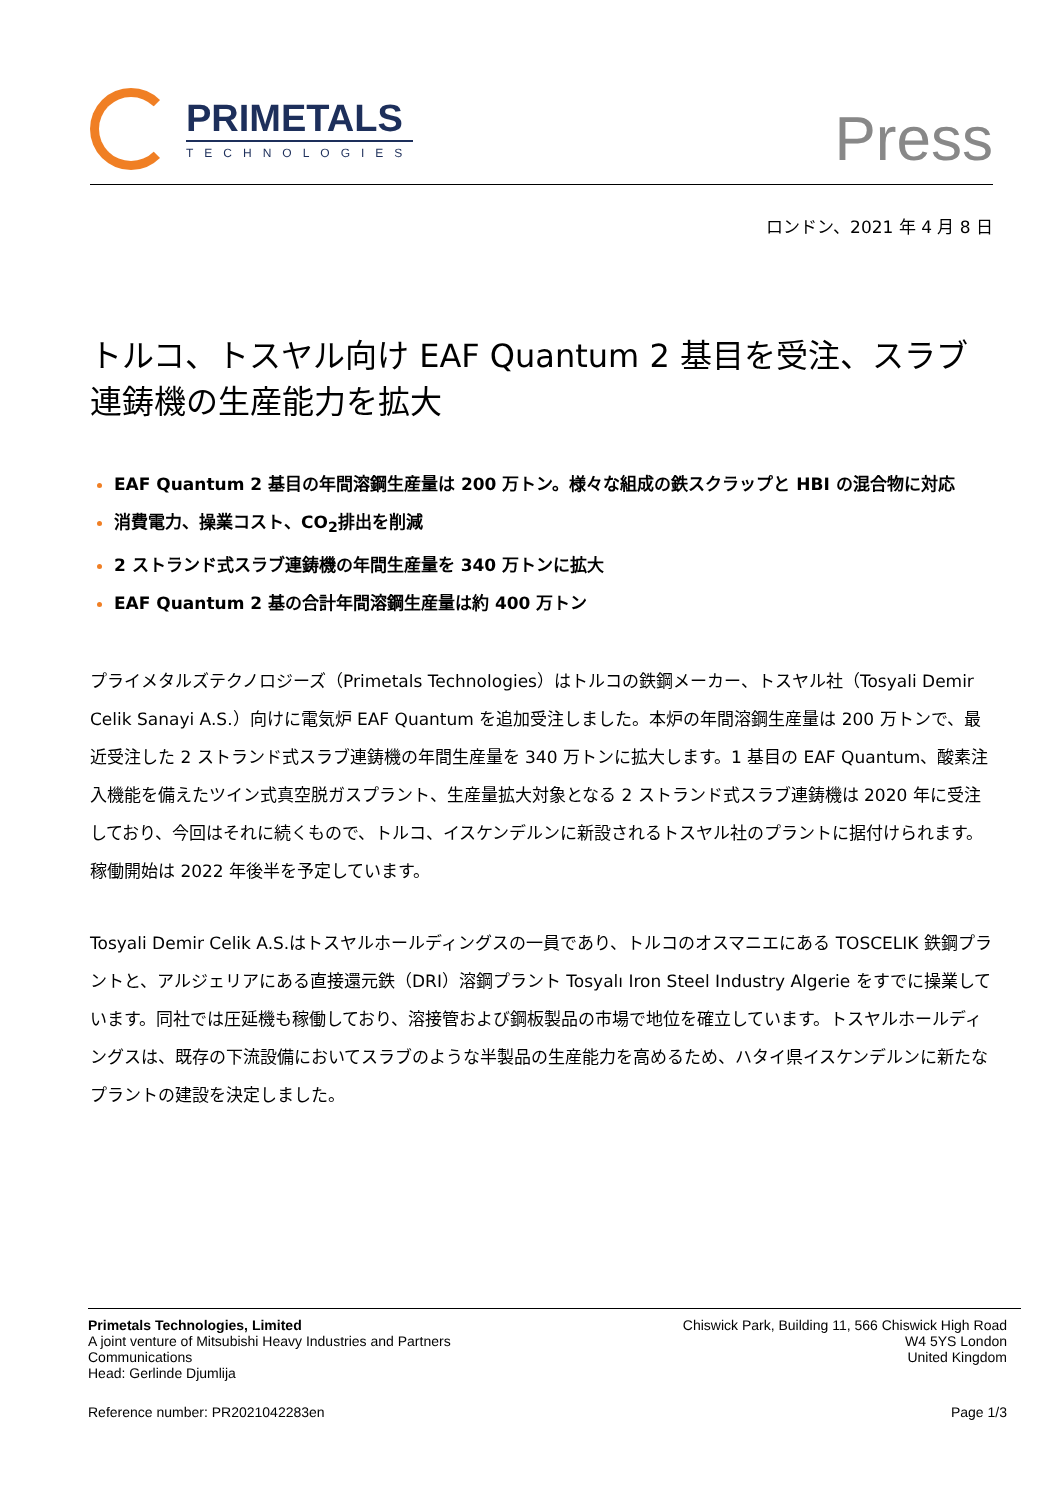PRIMETALS
TECHNOLOGIES
Press
ロンドン、2021 年 4 月 8 日
トルコ、トスヤル向け EAF Quantum 2 基目を受注、スラブ連鋳機の生産能力を拡大
EAF Quantum 2 基目の年間溶鋼生産量は 200 万トン。様々な組成の鉄スクラップと HBI の混合物に対応
消費電力、操業コスト、CO<sub>2</sub>排出を削減
2 ストランド式スラブ連鋳機の年間生産量を 340 万トンに拡大
EAF Quantum 2 基の合計年間溶鋼生産量は約 400 万トン
プライメタルズテクノロジーズ（Primetals Technologies）はトルコの鉄鋼メーカー、トスヤル社（Tosyali Demir Celik Sanayi A.S.）向けに電気炉 EAF Quantum を追加受注しました。本炉の年間溶鋼生産量は 200 万トンで、最近受注した 2 ストランド式スラブ連鋳機の年間生産量を 340 万トンに拡大します。1 基目の EAF Quantum、酸素注入機能を備えたツイン式真空脱ガスプラント、生産量拡大対象となる 2 ストランド式スラブ連鋳機は 2020 年に受注しており、今回はそれに続くもので、トルコ、イスケンデルンに新設されるトスヤル社のプラントに据付けられます。稼働開始は 2022 年後半を予定しています。
Tosyali Demir Celik A.S.はトスヤルホールディングスの一員であり、トルコのオスマニエにある TOSCELIK 鉄鋼プラントと、アルジェリアにある直接還元鉄（DRI）溶鋼プラント Tosyalı Iron Steel Industry Algerie をすでに操業しています。同社では圧延機も稼働しており、溶接管および鋼板製品の市場で地位を確立しています。トスヤルホールディングスは、既存の下流設備においてスラブのような半製品の生産能力を高めるため、ハタイ県イスケンデルンに新たなプラントの建設を決定しました。
Primetals Technologies, Limited
A joint venture of Mitsubishi Heavy Industries and Partners
Communications
Head: Gerlinde Djumlija
Chiswick Park, Building 11, 566 Chiswick High Road
W4 5YS London
United Kingdom
Reference number: PR2021042283en Page 1/3